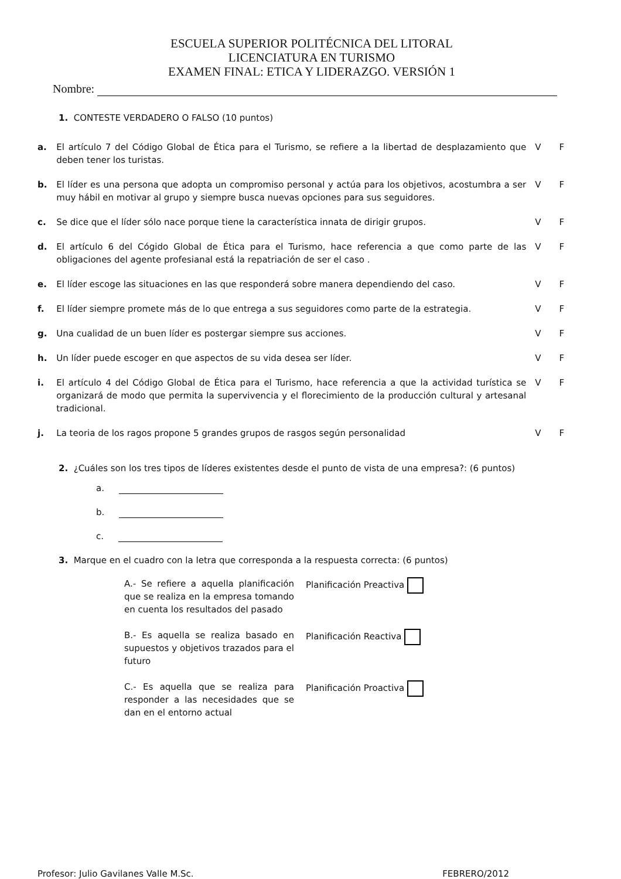ESCUELA SUPERIOR POLITÉCNICA DEL LITORAL
LICENCIATURA EN TURISMO
EXAMEN FINAL: ETICA Y LIDERAZGO. VERSIÓN 1
Nombre:
1. CONTESTE VERDADERO O FALSO (10 puntos)
| a. | El artículo 7 del Código Global de Ética para el Turismo, se refiere a la libertad de desplazamiento que deben tener los turistas. | V | F |
| b. | El líder es una persona que adopta un compromiso personal y actúa para los objetivos, acostumbra a ser muy hábil en motivar al grupo y siempre busca nuevas opciones para sus seguidores. | V | F |
| c. | Se dice que el líder sólo nace porque tiene la característica innata de dirigir grupos. | V | F |
| d. | El artículo 6 del Cógido Global de Ética para el Turismo, hace referencia a que como parte de las obligaciones del agente profesianal está la repatriación de ser el caso . | V | F |
| e. | El líder escoge las situaciones en las que responderá sobre manera dependiendo del caso. | V | F |
| f. | El líder siempre promete más de lo que entrega a sus seguidores como parte de la estrategia. | V | F |
| g. | Una cualidad de un buen líder es postergar siempre sus acciones. | V | F |
| h. | Un líder puede escoger en que aspectos de su vida desea ser líder. | V | F |
| i. | El artículo 4 del Código Global de Ética para el Turismo, hace referencia a que la actividad turística se organizará de modo que permita la supervivencia y el florecimiento de la producción cultural y artesanal tradicional. | V | F |
| j. | La teoria de los ragos propone 5 grandes grupos de rasgos según personalidad | V | F |
2. ¿Cuáles son los tres tipos de líderes existentes desde el punto de vista de una empresa?: (6 puntos)
a.
b.
c.
3. Marque en el cuadro con la letra que corresponda a la respuesta correcta: (6 puntos)
| A.- Se refiere a aquella planificación que se realiza en la empresa tomando en cuenta los resultados del pasado | Planificación Preactiva |
| B.- Es aquella se realiza basado en supuestos y objetivos trazados para el futuro | Planificación Reactiva |
| C.- Es aquella que se realiza para responder a las necesidades que se dan en el entorno actual | Planificación Proactiva |
Profesor: Julio Gavilanes Valle M.Sc. FEBRERO/2012